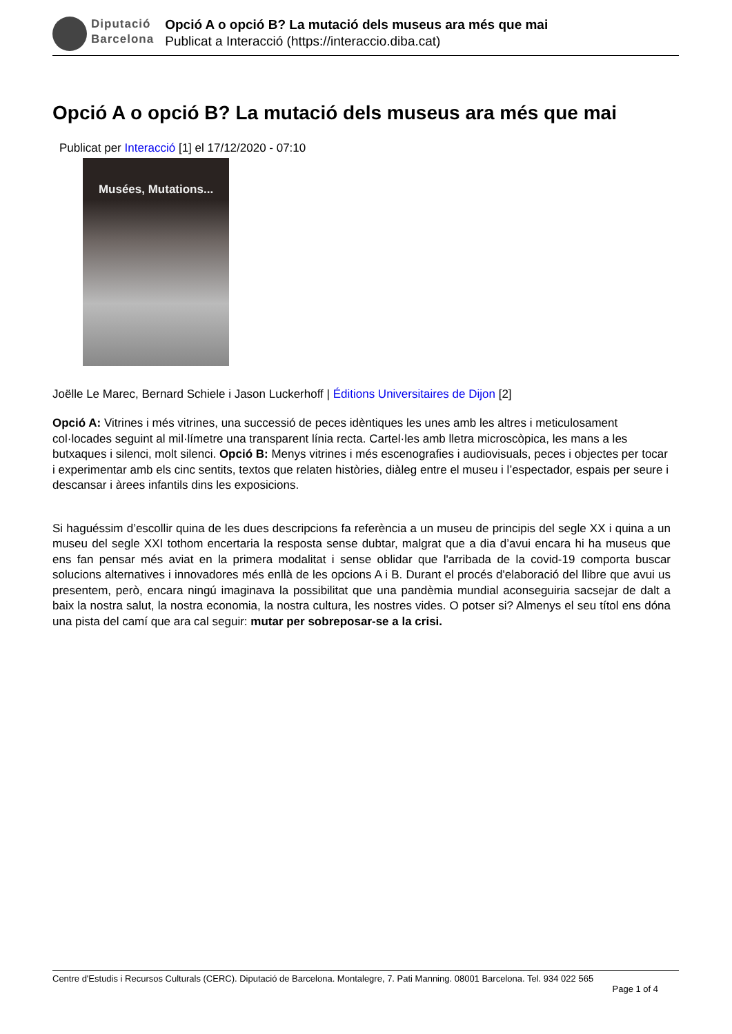Diputació
Barcelona
Opció A o opció B? La mutació dels museus ara més que mai
Publicat a Interacció (https://interaccio.diba.cat)
Opció A o opció B? La mutació dels museus ara més que mai
Publicat per Interacció [1] el 17/12/2020 - 07:10
Musées, Mutations...
Joëlle Le Marec, Bernard Schiele i Jason Luckerhoff | Éditions Universitaires de Dijon [2]
Opció A: Vitrines i més vitrines, una successió de peces idèntiques les unes amb les altres i meticulosament col·locades seguint al mil·límetre una transparent línia recta. Cartel·les amb lletra microscòpica, les mans a les butxaques i silenci, molt silenci. Opció B: Menys vitrines i més escenografies i audiovisuals, peces i objectes per tocar i experimentar amb els cinc sentits, textos que relaten històries, diàleg entre el museu i l’espectador, espais per seure i descansar i àrees infantils dins les exposicions.
Si haguéssim d’escollir quina de les dues descripcions fa referència a un museu de principis del segle XX i quina a un museu del segle XXI tothom encertaria la resposta sense dubtar, malgrat que a dia d’avui encara hi ha museus que ens fan pensar més aviat en la primera modalitat i sense oblidar que l'arribada de la covid-19 comporta buscar solucions alternatives i innovadores més enllà de les opcions A i B. Durant el procés d'elaboració del llibre que avui us presentem, però, encara ningú imaginava la possibilitat que una pandèmia mundial aconseguiria sacsejar de dalt a baix la nostra salut, la nostra economia, la nostra cultura, les nostres vides. O potser si? Almenys el seu títol ens dóna una pista del camí que ara cal seguir: mutar per sobreposar-se a la crisi.
Centre d'Estudis i Recursos Culturals (CERC). Diputació de Barcelona. Montalegre, 7. Pati Manning. 08001 Barcelona. Tel. 934 022 565
Page 1 of 4